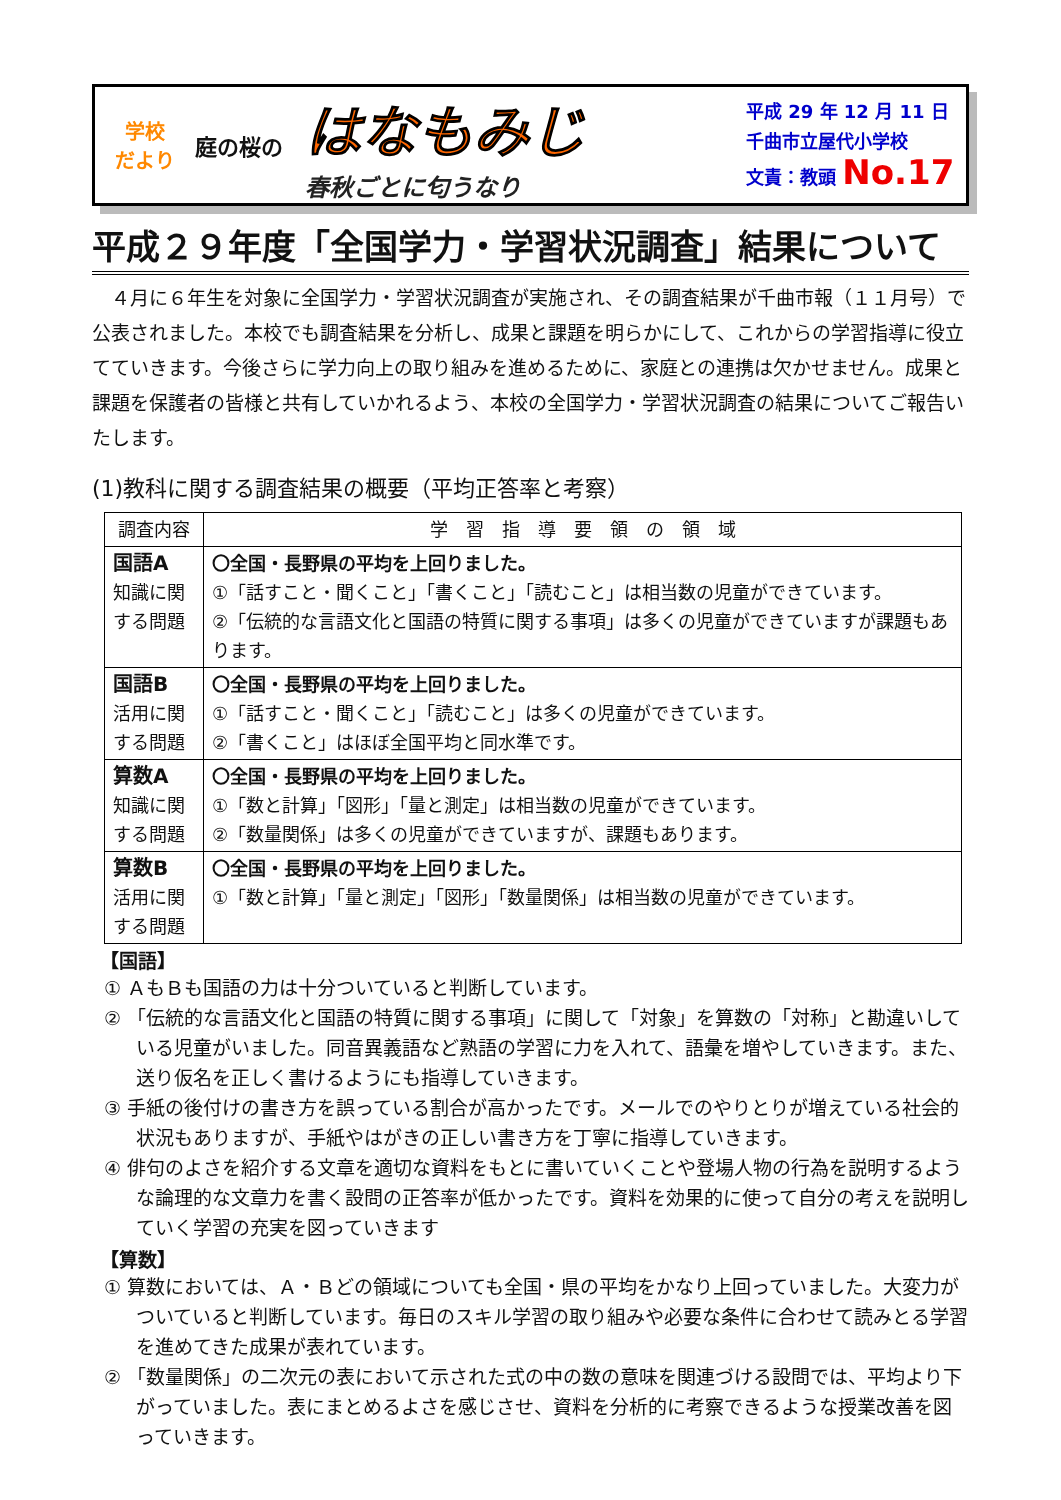学校
だより
庭の桜の
はなもみじ
春秋ごとに匂うなり
平成 29 年 12 月 11 日
千曲市立屋代小学校
文責：教頭 No.17
平成２９年度「全国学力・学習状況調査」結果について
　４月に６年生を対象に全国学力・学習状況調査が実施され、その調査結果が千曲市報（１１月号）で公表されました。本校でも調査結果を分析し、成果と課題を明らかにして、これからの学習指導に役立てていきます。今後さらに学力向上の取り組みを進めるために、家庭との連携は欠かせません。成果と課題を保護者の皆様と共有していかれるよう、本校の全国学力・学習状況調査の結果についてご報告いたします。
(1)教科に関する調査結果の概要（平均正答率と考察）
| 調査内容 | 学 習 指 導 要 領 の 領 域 |
| --- | --- |
| 国語A 知識に関する問題 | 〇全国・長野県の平均を上回りました。 ①「話すこと・聞くこと」「書くこと」「読むこと」は相当数の児童ができています。 ②「伝統的な言語文化と国語の特質に関する事項」は多くの児童ができていますが課題もあります。 |
| 国語B 活用に関する問題 | 〇全国・長野県の平均を上回りました。 ①「話すこと・聞くこと」「読むこと」は多くの児童ができています。 ②「書くこと」はほぼ全国平均と同水準です。 |
| 算数A 知識に関する問題 | 〇全国・長野県の平均を上回りました。 ①「数と計算」「図形」「量と測定」は相当数の児童ができています。 ②「数量関係」は多くの児童ができていますが、課題もあります。 |
| 算数B 活用に関する問題 | 〇全国・長野県の平均を上回りました。 ①「数と計算」「量と測定」「図形」「数量関係」は相当数の児童ができています。 |
【国語】
① ＡもＢも国語の力は十分ついていると判断しています。
② 「伝統的な言語文化と国語の特質に関する事項」に関して「対象」を算数の「対称」と勘違いしている児童がいました。同音異義語など熟語の学習に力を入れて、語彙を増やしていきます。また、送り仮名を正しく書けるようにも指導していきます。
③ 手紙の後付けの書き方を誤っている割合が高かったです。メールでのやりとりが増えている社会的状況もありますが、手紙やはがきの正しい書き方を丁寧に指導していきます。
④ 俳句のよさを紹介する文章を適切な資料をもとに書いていくことや登場人物の行為を説明するような論理的な文章力を書く設問の正答率が低かったです。資料を効果的に使って自分の考えを説明していく学習の充実を図っていきます
【算数】
① 算数においては、Ａ・Ｂどの領域についても全国・県の平均をかなり上回っていました。大変力がついていると判断しています。毎日のスキル学習の取り組みや必要な条件に合わせて読みとる学習を進めてきた成果が表れています。
② 「数量関係」の二次元の表において示された式の中の数の意味を関連づける設問では、平均より下がっていました。表にまとめるよさを感じさせ、資料を分析的に考察できるような授業改善を図っていきます。